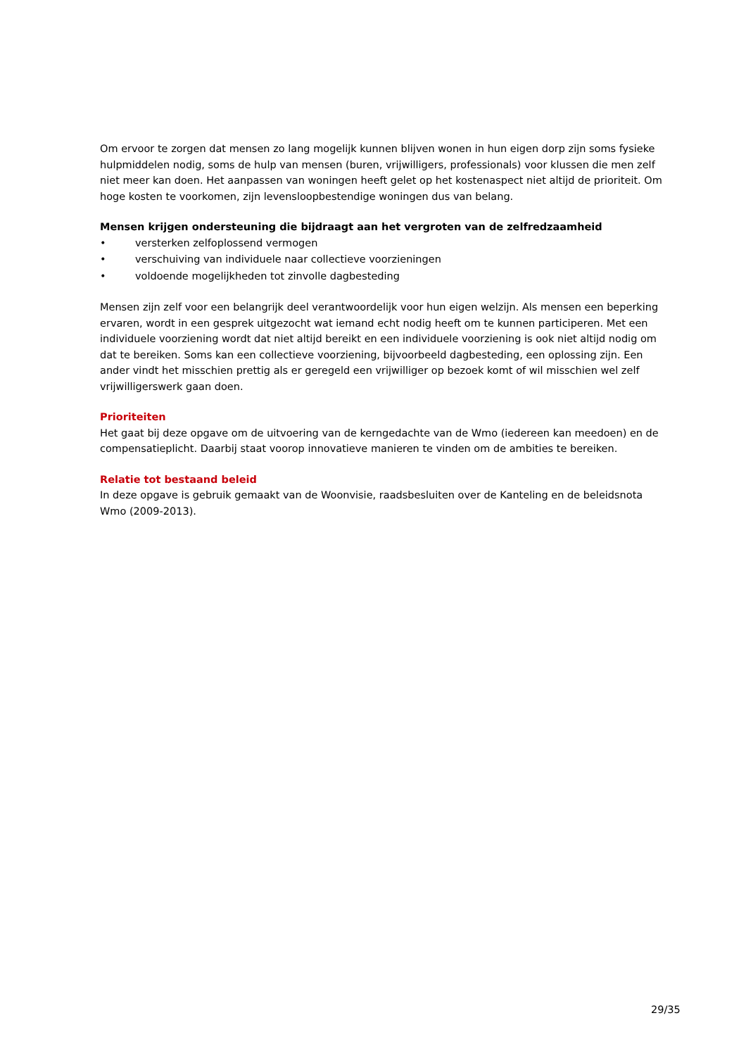Om ervoor te zorgen dat mensen zo lang mogelijk kunnen blijven wonen in hun eigen dorp zijn soms fysieke hulpmiddelen nodig, soms de hulp van mensen (buren, vrijwilligers, professionals) voor klussen die men zelf niet meer kan doen. Het aanpassen van woningen heeft gelet op het kostenaspect niet altijd de prioriteit. Om hoge kosten te voorkomen, zijn levensloopbestendige woningen dus van belang.
Mensen krijgen ondersteuning die bijdraagt aan het vergroten van de zelfredzaamheid
• versterken zelfoplossend vermogen
• verschuiving van individuele naar collectieve voorzieningen
• voldoende mogelijkheden tot zinvolle dagbesteding
Mensen zijn zelf voor een belangrijk deel verantwoordelijk voor hun eigen welzijn. Als mensen een beperking ervaren, wordt in een gesprek uitgezocht wat iemand echt nodig heeft om te kunnen participeren. Met een individuele voorziening wordt dat niet altijd bereikt en een individuele voorziening is ook niet altijd nodig om dat te bereiken. Soms kan een collectieve voorziening, bijvoorbeeld dagbesteding, een oplossing zijn. Een ander vindt het misschien prettig als er geregeld een vrijwilliger op bezoek komt of wil misschien wel zelf vrijwilligerswerk gaan doen.
Prioriteiten
Het gaat bij deze opgave om de uitvoering van de kerngedachte van de Wmo (iedereen kan meedoen) en de compensatieplicht. Daarbij staat voorop innovatieve manieren te vinden om de ambities te bereiken.
Relatie tot bestaand beleid
In deze opgave is gebruik gemaakt van de Woonvisie, raadsbesluiten over de Kanteling en de beleidsnota Wmo (2009-2013).
29/35